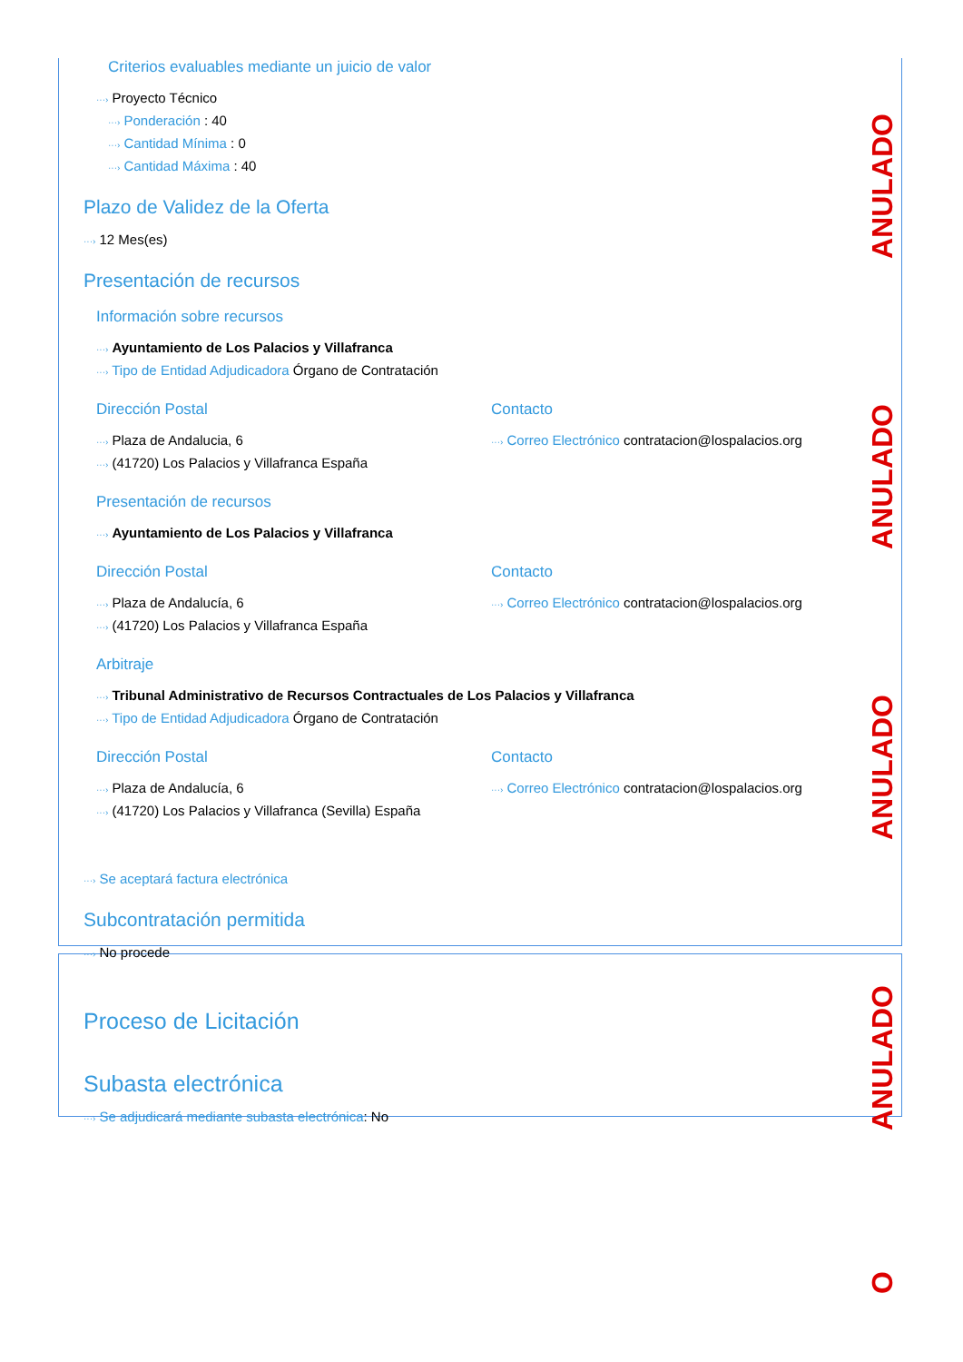ANULADO
ANULADO
ANULADO
ANULADO
O
Criterios evaluables mediante un juicio de valor
···› Proyecto Técnico
···› Ponderación : 40
···› Cantidad Mínima : 0
···› Cantidad Máxima : 40
Plazo de Validez de la Oferta
···› 12 Mes(es)
Presentación de recursos
Información sobre recursos
···› Ayuntamiento de Los Palacios y Villafranca
···› Tipo de Entidad Adjudicadora Órgano de Contratación
Dirección Postal
···› Plaza de Andalucia, 6
···› (41720) Los Palacios y Villafranca España
Contacto
···› Correo Electrónico contratacion@lospalacios.org
Presentación de recursos
···› Ayuntamiento de Los Palacios y Villafranca
Dirección Postal
···› Plaza de Andalucía, 6
···› (41720) Los Palacios y Villafranca España
Contacto
···› Correo Electrónico contratacion@lospalacios.org
Arbitraje
···› Tribunal Administrativo de Recursos Contractuales de Los Palacios y Villafranca
···› Tipo de Entidad Adjudicadora Órgano de Contratación
Dirección Postal
···› Plaza de Andalucía, 6
···› (41720) Los Palacios y Villafranca (Sevilla) España
Contacto
···› Correo Electrónico contratacion@lospalacios.org
···› Se aceptará factura electrónica
Subcontratación permitida
···› No procede
Proceso de Licitación
Subasta electrónica
···› Se adjudicará mediante subasta electrónica: No